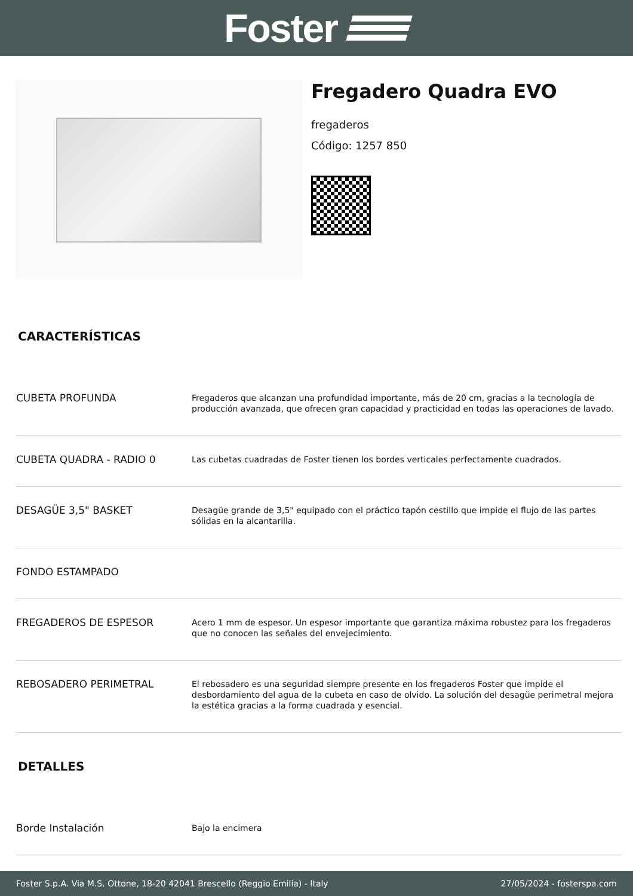Foster
Fregadero Quadra EVO
fregaderos
Código: 1257 850
CARACTERÍSTICAS
| CUBETA PROFUNDA | Fregaderos que alcanzan una profundidad importante, más de 20 cm, gracias a la tecnología de producción avanzada, que ofrecen gran capacidad y practicidad en todas las operaciones de lavado. |
| CUBETA QUADRA - RADIO 0 | Las cubetas cuadradas de Foster tienen los bordes verticales perfectamente cuadrados. |
| DESAGÜE 3,5" BASKET | Desagüe grande de 3,5" equipado con el práctico tapón cestillo que impide el flujo de las partes sólidas en la alcantarilla. |
| FONDO ESTAMPADO | |
| FREGADEROS DE ESPESOR | Acero 1 mm de espesor. Un espesor importante que garantiza máxima robustez para los fregaderos que no conocen las señales del envejecimiento. |
| REBOSADERO PERIMETRAL | El rebosadero es una seguridad siempre presente en los fregaderos Foster que impide el desbordamiento del agua de la cubeta en caso de olvido. La solución del desagüe perimetral mejora la estética gracias a la forma cuadrada y esencial. |
DETALLES
| Borde Instalación | Bajo la encimera |
Foster S.p.A. Via M.S. Ottone, 18-20 42041 Brescello (Reggio Emilia) - Italy 27/05/2024 - fosterspa.com